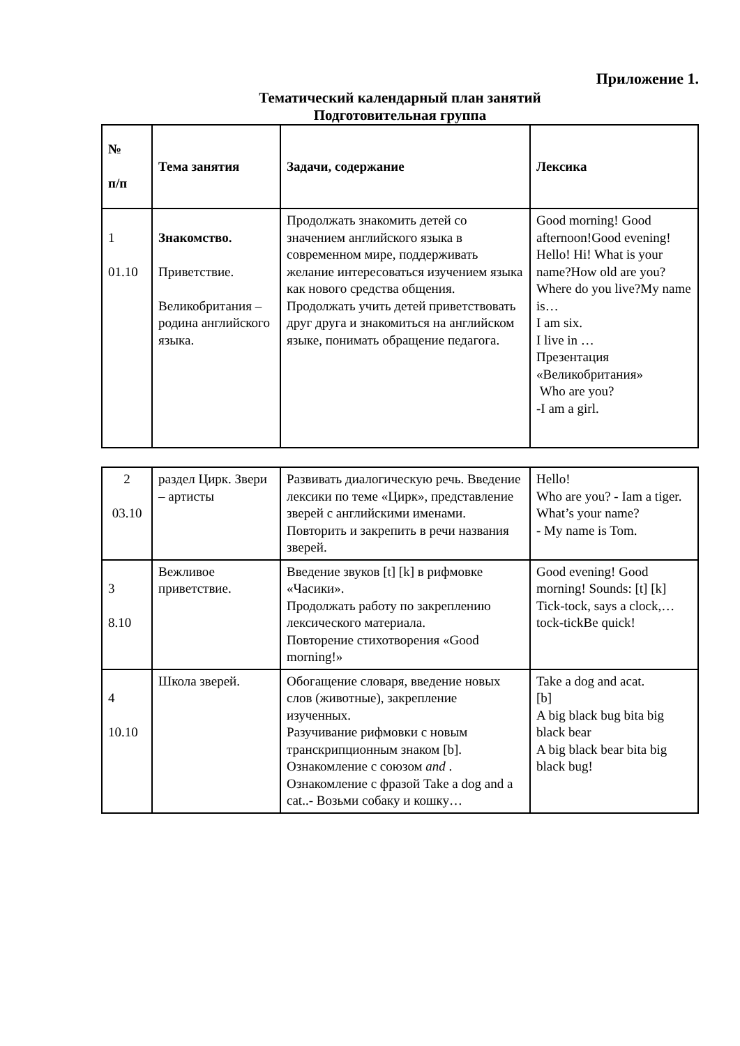Приложение 1.
Тематический календарный план занятий
Подготовительная группа
| № п/п | Тема занятия | Задачи, содержание | Лексика |
| --- | --- | --- | --- |
| 1 01.10 | Знакомство. Приветствие. Великобритания – родина английского языка. | Продолжать знакомить детей со значением английского языка в современном мире, поддерживать желание интересоваться изучением языка как нового средства общения. Продолжать учить детей приветствовать друг друга и знакомиться на английском языке, понимать обращение педагога. | Good morning! Good afternoon!Good evening! Hello! Hi! What is your name?How old are you? Where do you live?My name is… I am six. I live in … Презентация «Великобритания» Who are you? -I am a girl. |
| 2 03.10 | раздел Цирк. Звери – артисты | Развивать диалогическую речь. Введение лексики по теме «Цирк», представление зверей с английскими именами. Повторить и закрепить в речи названия зверей. | Hello! Who are you? - Iam a tiger. What’s your name? - My name is Tom. |
| 3 8.10 | Вежливое приветствие. | Введение звуков [t] [k] в рифмовке «Часики». Продолжать работу по закреплению лексического материала. Повторение стихотворения «Good morning!» | Good evening! Good morning! Sounds: [t] [k] Tick-tock, says a clock,…tock-tickBe quick! |
| 4 10.10 | Школа зверей. | Обогащение словаря, введение новых слов (животные), закрепление изученных. Разучивание рифмовки с новым транскрипционным знаком [b]. Ознакомление с союзом and . Ознакомление с фразой Take a dog and a cat..- Возьми собаку и кошку… | Take a dog and acat. [b] A big black bug bita big black bear A big black bear bita big black bug! |